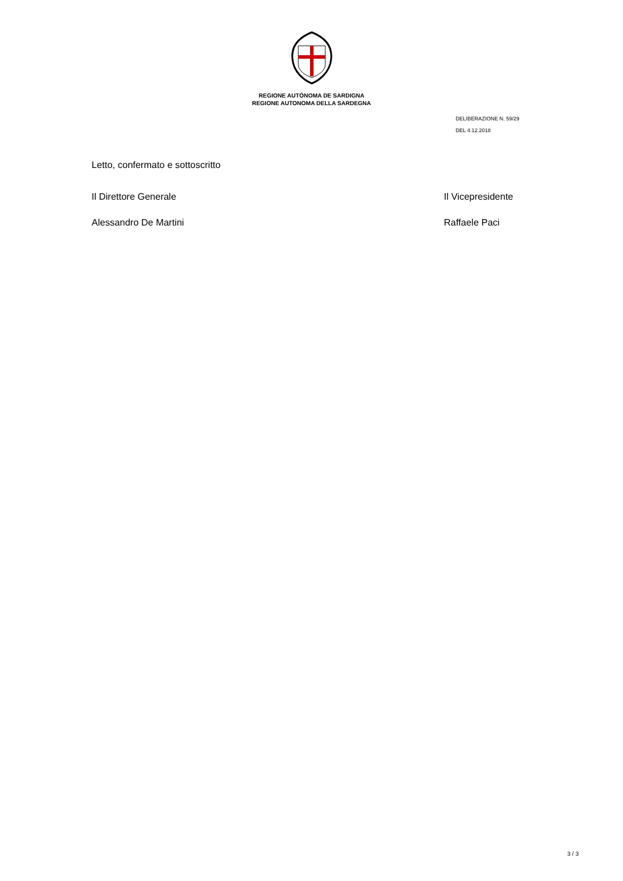REGIONE AUTÒNOMA DE SARDIGNA
REGIONE AUTONOMA DELLA SARDEGNA
DELIBERAZIONE N. 59/29
DEL 4.12.2018
Letto, confermato e sottoscritto
Il Direttore Generale Il Vicepresidente
Alessandro De Martini Raffaele Paci
3 / 3